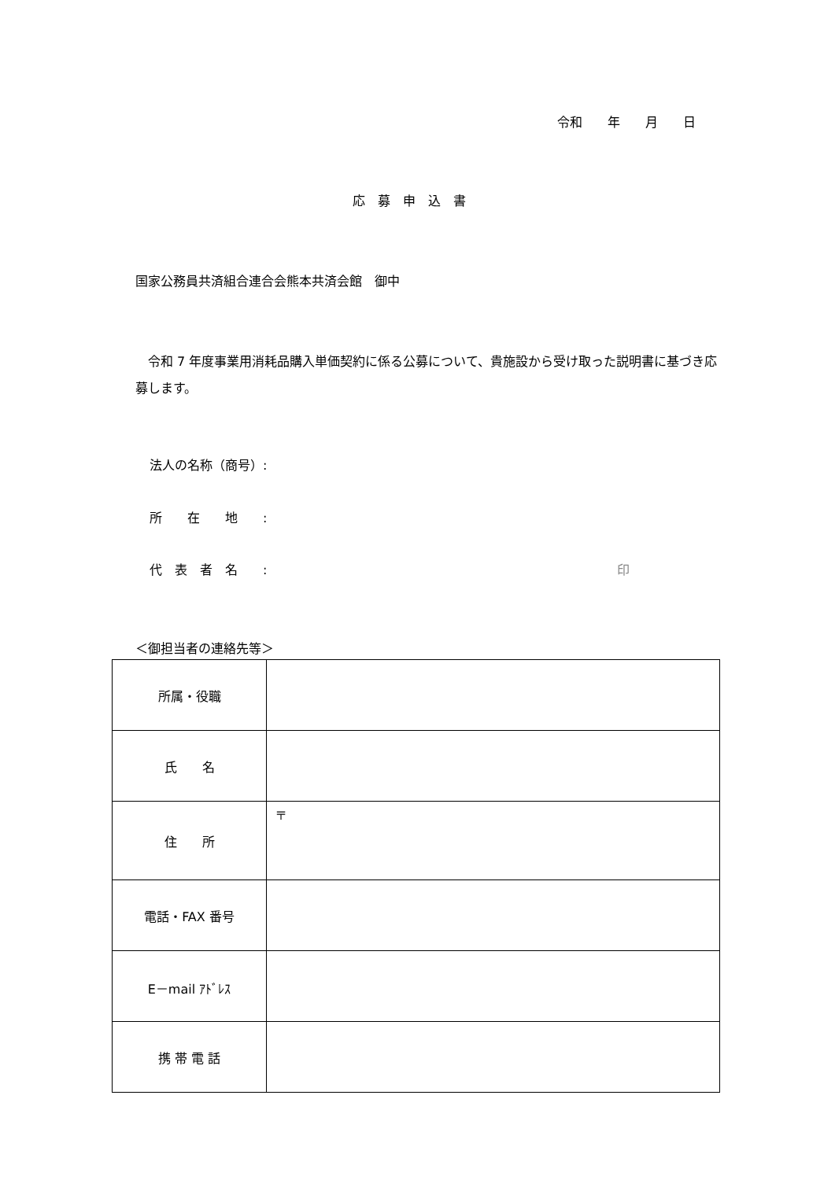令和　　年　　月　　日
応　募　申　込　書
国家公務員共済組合連合会熊本共済会館　御中
　令和 7 年度事業用消耗品購入単価契約に係る公募について、貴施設から受け取った説明書に基づき応募します。
法人の名称（商号）:
所　　在　　地　　:
代　表　者　名　　: 印
＜御担当者の連絡先等＞
| 所属・役職 | |
| 氏 名 | |
| 住 所 | 〒 |
| 電話・FAX 番号 | |
| E－mail ｱﾄﾞﾚｽ | |
| 携 帯 電 話 | |